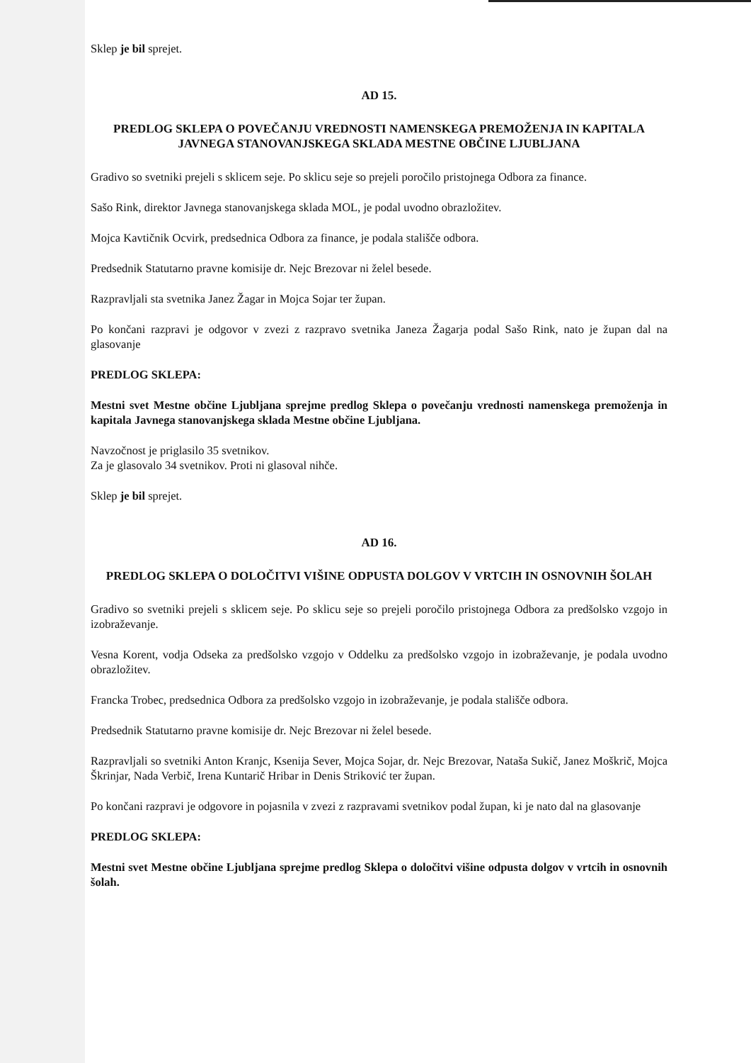Sklep je bil sprejet.
AD 15.
PREDLOG SKLEPA O POVEČANJU VREDNOSTI NAMENSKEGA PREMOŽENJA IN KAPITALA JAVNEGA STANOVANJSKEGA SKLADA MESTNE OBČINE LJUBLJANA
Gradivo so svetniki prejeli s sklicem seje. Po sklicu seje so prejeli poročilo pristojnega Odbora za finance.
Sašo Rink, direktor Javnega stanovanjskega sklada MOL, je podal uvodno obrazložitev.
Mojca Kavtičnik Ocvirk, predsednica Odbora za finance, je podala stališče odbora.
Predsednik Statutarno pravne komisije dr. Nejc Brezovar ni želel besede.
Razpravljali sta svetnika Janez Žagar in Mojca Sojar ter župan.
Po končani razpravi je odgovor v zvezi z razpravo svetnika Janeza Žagarja podal Sašo Rink, nato je župan dal na glasovanje
PREDLOG SKLEPA:
Mestni svet Mestne občine Ljubljana sprejme predlog Sklepa o povečanju vrednosti namenskega premoženja in kapitala Javnega stanovanjskega sklada Mestne občine Ljubljana.
Navzočnost je priglasilo 35 svetnikov.
Za je glasovalo 34 svetnikov. Proti ni glasoval nihče.
Sklep je bil sprejet.
AD 16.
PREDLOG SKLEPA O DOLOČITVI VIŠINE ODPUSTA DOLGOV V VRTCIH IN OSNOVNIH ŠOLAH
Gradivo so svetniki prejeli s sklicem seje. Po sklicu seje so prejeli poročilo pristojnega Odbora za predšolsko vzgojo in izobraževanje.
Vesna Korent, vodja Odseka za predšolsko vzgojo v Oddelku za predšolsko vzgojo in izobraževanje, je podala uvodno obrazložitev.
Francka Trobec, predsednica Odbora za predšolsko vzgojo in izobraževanje, je podala stališče odbora.
Predsednik Statutarno pravne komisije dr. Nejc Brezovar ni želel besede.
Razpravljali so svetniki Anton Kranjc, Ksenija Sever, Mojca Sojar, dr. Nejc Brezovar, Nataša Sukič, Janez Moškrič, Mojca Škrinjar, Nada Verbič, Irena Kuntarič Hribar in Denis Striković ter župan.
Po končani razpravi je odgovore in pojasnila v zvezi z razpravami svetnikov podal župan, ki je nato dal na glasovanje
PREDLOG SKLEPA:
Mestni svet Mestne občine Ljubljana sprejme predlog Sklepa o določitvi višine odpusta dolgov v vrtcih in osnovnih šolah.